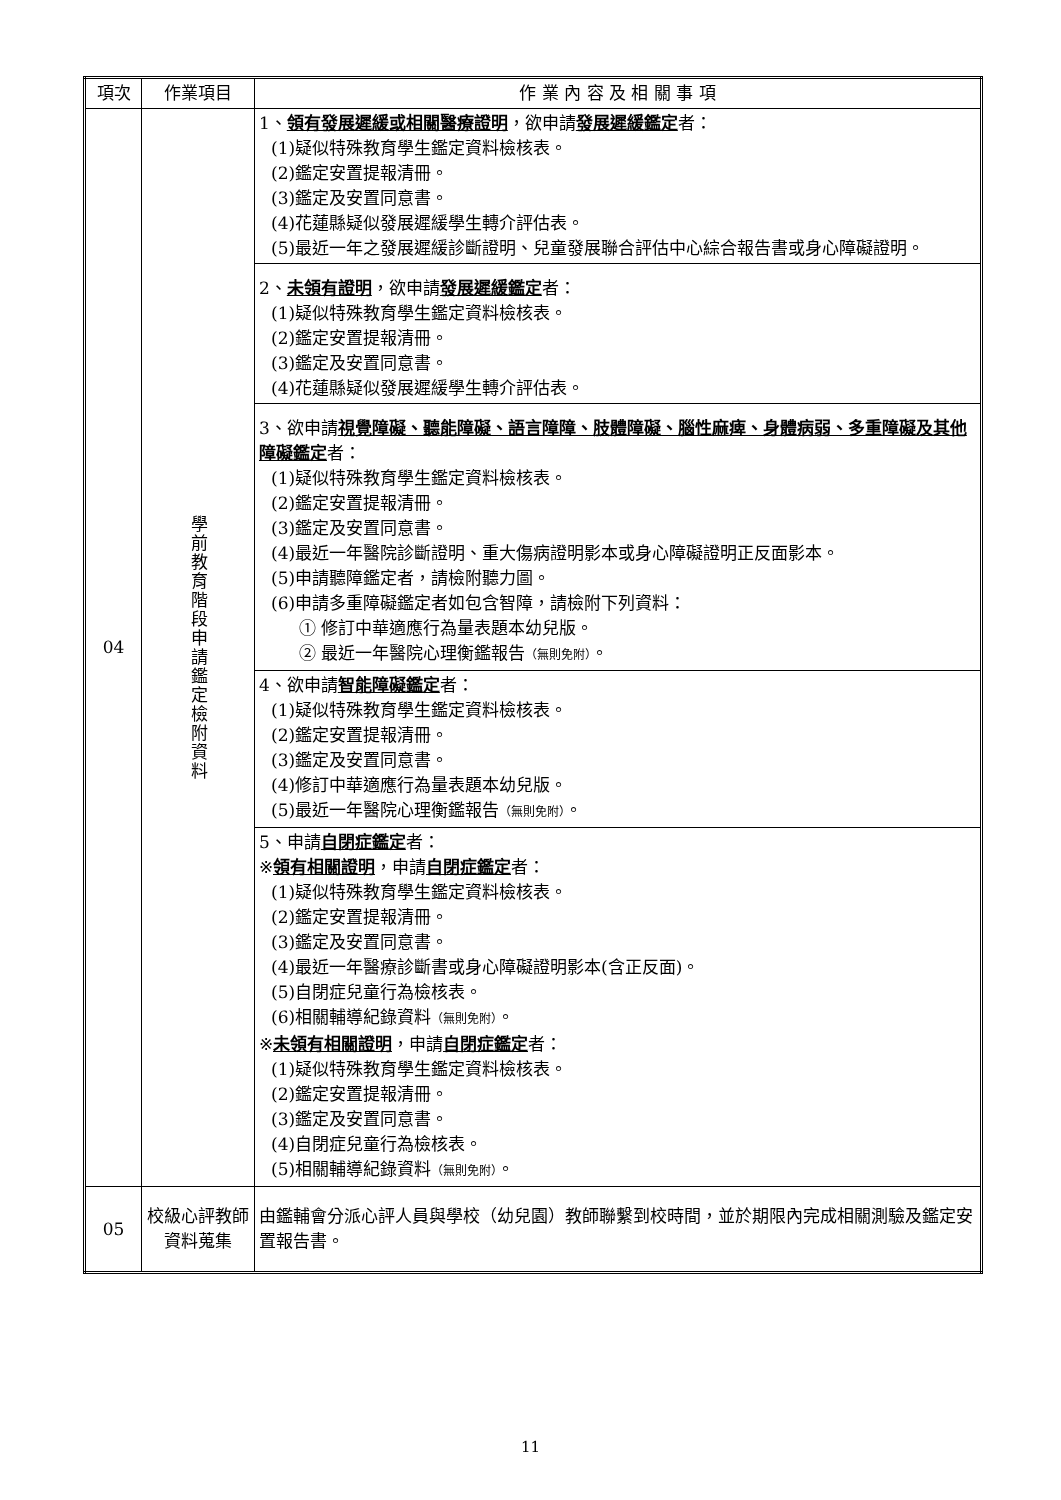| 項次 | 作業項目 | 作 業 內 容 及 相 關 事 項 |
| --- | --- | --- |
| 04 | 學前教育階段申請鑑定檢附資料 | 1、 領有發展遲緩或相關醫療證明 ，欲申請 發展遲緩鑑定 者： (1)疑似特殊教育學生鑑定資料檢核表。 (2)鑑定安置提報清冊。 (3)鑑定及安置同意書。 (4)花蓮縣疑似發展遲緩學生轉介評估表。 (5)最近一年之發展遲緩診斷證明、兒童發展聯合評估中心綜合報告書或身心障礙證明。 |
| | | 2、 未領有證明 ，欲申請 發展遲緩鑑定 者： (1)疑似特殊教育學生鑑定資料檢核表。 (2)鑑定安置提報清冊。 (3)鑑定及安置同意書。 (4)花蓮縣疑似發展遲緩學生轉介評估表。 |
| | | 3、欲申請 視覺障礙、聽能障礙、語言障障、肢體障礙、腦性麻痺、身體病弱、多重障礙及其他障礙鑑定 者： (1)疑似特殊教育學生鑑定資料檢核表。 (2)鑑定安置提報清冊。 (3)鑑定及安置同意書。 (4)最近一年醫院診斷證明、重大傷病證明影本或身心障礙證明正反面影本。 (5)申請聽障鑑定者，請檢附聽力圖。 (6)申請多重障礙鑑定者如包含智障，請檢附下列資料： ① 修訂中華適應行為量表題本幼兒版。 ② 最近一年醫院心理衡鑑報告 （無則免附） 。 |
| | | 4、欲申請 智能障礙鑑定 者： (1)疑似特殊教育學生鑑定資料檢核表。 (2)鑑定安置提報清冊。 (3)鑑定及安置同意書。 (4)修訂中華適應行為量表題本幼兒版。 (5)最近一年醫院心理衡鑑報告 （無則免附） 。 |
| | | 5、申請 自閉症鑑定 者： ※ 領有相關證明 ，申請 自閉症鑑定 者： (1)疑似特殊教育學生鑑定資料檢核表。 (2)鑑定安置提報清冊。 (3)鑑定及安置同意書。 (4)最近一年醫療診斷書或身心障礙證明影本(含正反面)。 (5)自閉症兒童行為檢核表。 (6)相關輔導紀錄資料 （無則免附） 。 ※ 未領有相關證明 ，申請 自閉症鑑定 者： (1)疑似特殊教育學生鑑定資料檢核表。 (2)鑑定安置提報清冊。 (3)鑑定及安置同意書。 (4)自閉症兒童行為檢核表。 (5)相關輔導紀錄資料 （無則免附） 。 |
| 05 | 校級心評教師資料蒐集 | 由鑑輔會分派心評人員與學校（幼兒園）教師聯繫到校時間，並於期限內完成相關測驗及鑑定安置報告書。 |
11